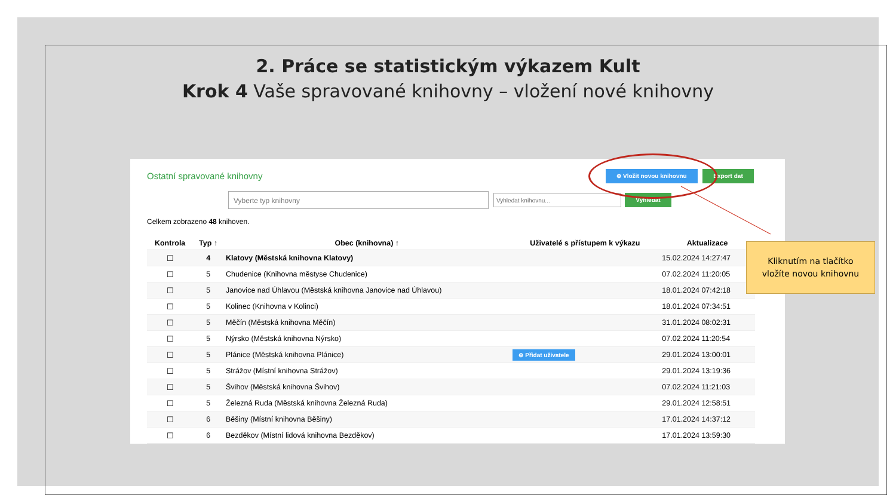2. Práce se statistickým výkazem Kult
Krok 4 Vaše spravované knihovny – vložení nové knihovny
Ostatní spravované knihovny ⊕ Vložit novou knihovnu Export dat
Vyberte typ knihovny Vyhledat knihovnu... Vyhledat
Celkem zobrazeno 48 knihoven.
| Kontrola | Typ ↑ | Obec (knihovna) ↑ | Uživatelé s přístupem k výkazu | Aktualizace |
| --- | --- | --- | --- | --- |
| ☐ | 4 | Klatovy (Městská knihovna Klatovy) | | 15.02.2024 14:27:47 |
| ☐ | 5 | Chudenice (Knihovna městyse Chudenice) | | 07.02.2024 11:20:05 |
| ☐ | 5 | Janovice nad Úhlavou (Městská knihovna Janovice nad Úhlavou) | | 18.01.2024 07:42:18 |
| ☐ | 5 | Kolinec (Knihovna v Kolinci) | | 18.01.2024 07:34:51 |
| ☐ | 5 | Měčín (Městská knihovna Měčín) | | 31.01.2024 08:02:31 |
| ☐ | 5 | Nýrsko (Městská knihovna Nýrsko) | | 07.02.2024 11:20:54 |
| ☐ | 5 | Plánice (Městská knihovna Plánice) | ⊕ Přidat uživatele | 29.01.2024 13:00:01 |
| ☐ | 5 | Strážov (Místní knihovna Strážov) | | 29.01.2024 13:19:36 |
| ☐ | 5 | Švihov (Městská knihovna Švihov) | | 07.02.2024 11:21:03 |
| ☐ | 5 | Železná Ruda (Městská knihovna Železná Ruda) | | 29.01.2024 12:58:51 |
| ☐ | 6 | Běšiny (Místní knihovna Běšiny) | | 17.01.2024 14:37:12 |
| ☐ | 6 | Bezděkov (Místní lidová knihovna Bezděkov) | | 17.01.2024 13:59:30 |
Kliknutím na tlačítko
vložíte novou knihovnu